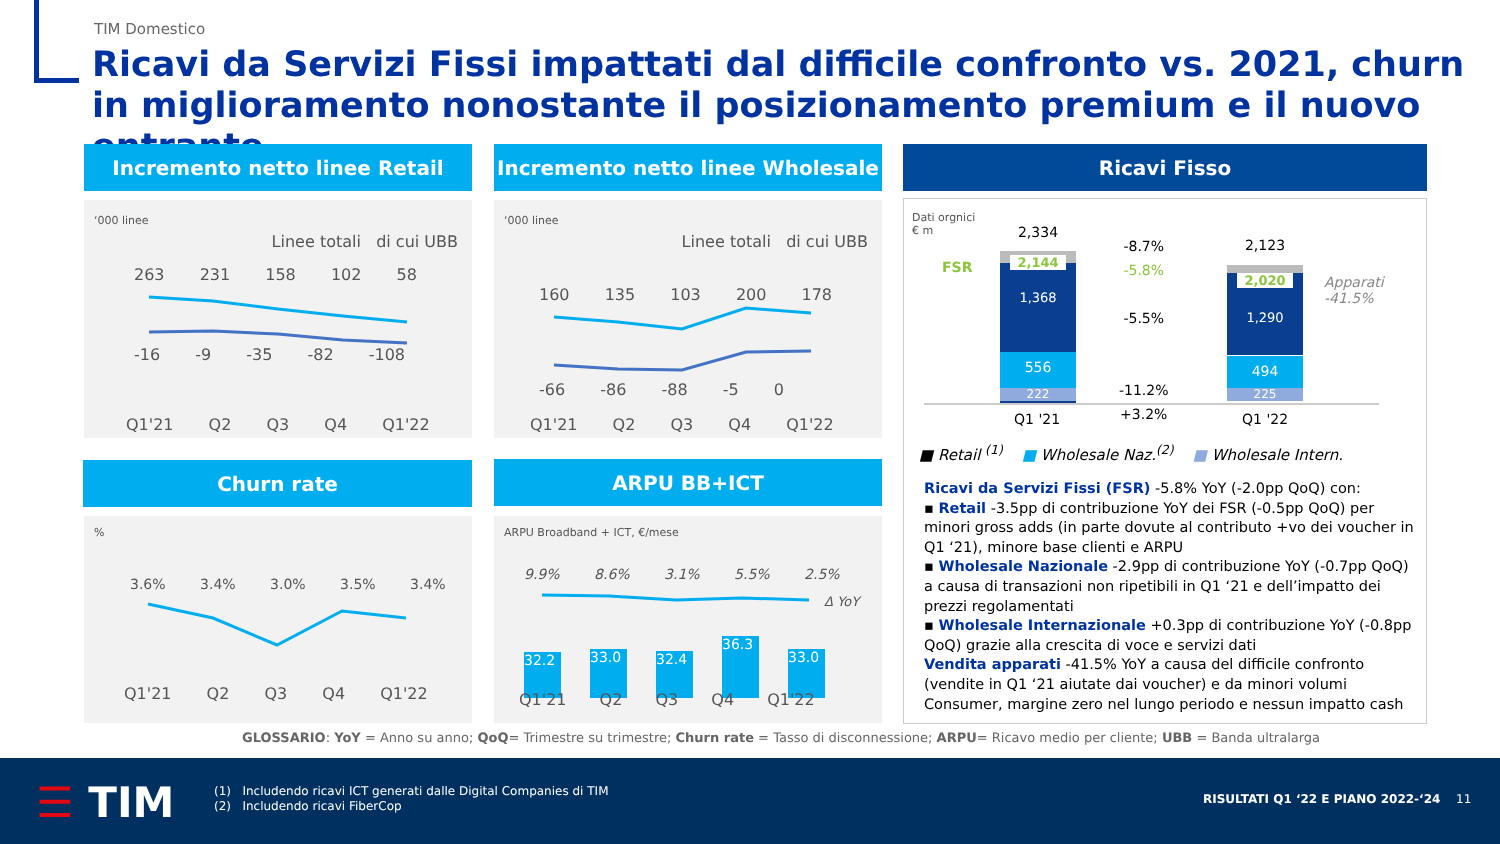TIM Domestico
Ricavi da Servizi Fissi impattati dal difficile confronto vs. 2021, churn in miglioramento nonostante il posizionamento premium e il nuovo entrante
Incremento netto linee Retail
‘000 linee
Linee totali di cui UBB
263 231 158 102 58
-16 -9 -35 -82 -108
Q1'21 Q2 Q3 Q4 Q1'22
Incremento netto linee Wholesale
‘000 linee
Linee totali di cui UBB
160 135 103 200 178
-66 -86 -88 -5 0
Q1'21 Q2 Q3 Q4 Q1'22
Ricavi Fisso
Dati orgnici
€ m
FSR
2,334
2,144
1,368
556
222
2,123
2,020
1,290
494
225
-8.7%
-5.8%
-5.5%
-11.2%
+3.2%
Apparati
-41.5%
Q1 '21 Q1 '22
■ Retail <sup>(1)</sup> ■ Wholesale Naz.<sup>(2)</sup> ■ Wholesale Intern.
Ricavi da Servizi Fissi (FSR) -5.8% YoY (-2.0pp QoQ) con:
▪ Retail -3.5pp di contribuzione YoY dei FSR (-0.5pp QoQ) per minori gross adds (in parte dovute al contributo +vo dei voucher in Q1 ‘21), minore base clienti e ARPU
▪ Wholesale Nazionale -2.9pp di contribuzione YoY (-0.7pp QoQ) a causa di transazioni non ripetibili in Q1 ‘21 e dell’impatto dei prezzi regolamentati
▪ Wholesale Internazionale +0.3pp di contribuzione YoY (-0.8pp QoQ) grazie alla crescita di voce e servizi dati
Vendita apparati -41.5% YoY a causa del difficile confronto (vendite in Q1 ‘21 aiutate dai voucher) e da minori volumi Consumer, margine zero nel lungo periodo e nessun impatto cash
Churn rate
%
3.6% 3.4% 3.0% 3.5% 3.4%
Q1'21 Q2 Q3 Q4 Q1'22
ARPU BB+ICT
ARPU Broadband + ICT, €/mese
9.9% 8.6% 3.1% 5.5% 2.5%
Δ YoY
32.2
33.0
32.4
36.3
33.0
Q1'21 Q2 Q3 Q4 Q1'22
GLOSSARIO: YoY = Anno su anno; QoQ= Trimestre su trimestre; Churn rate = Tasso di disconnessione; ARPU= Ricavo medio per cliente; UBB = Banda ultralarga
☰ TIM
(1) Includendo ricavi ICT generati dalle Digital Companies di TIM
(2) Includendo ricavi FiberCop
RISULTATI Q1 ‘22 E PIANO 2022-‘24
11